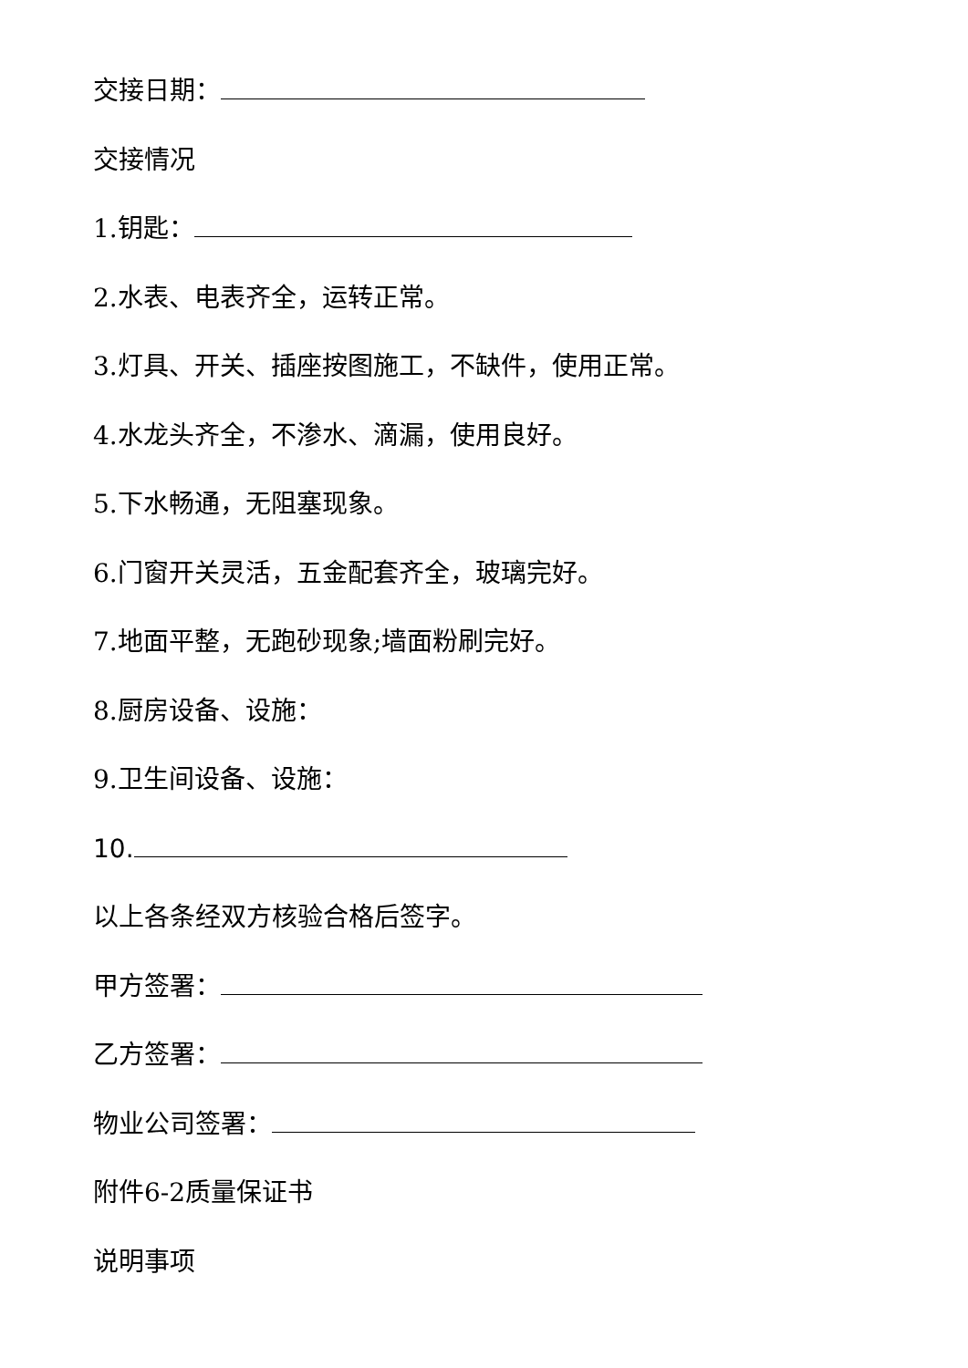交接日期：
交接情况
1.钥匙：
2.水表、电表齐全，运转正常。
3.灯具、开关、插座按图施工，不缺件，使用正常。
4.水龙头齐全，不渗水、滴漏，使用良好。
5.下水畅通，无阻塞现象。
6.门窗开关灵活，五金配套齐全，玻璃完好。
7.地面平整，无跑砂现象;墙面粉刷完好。
8.厨房设备、设施：
9.卫生间设备、设施：
10.
以上各条经双方核验合格后签字。
甲方签署：
乙方签署：
物业公司签署：
附件6-2质量保证书
说明事项